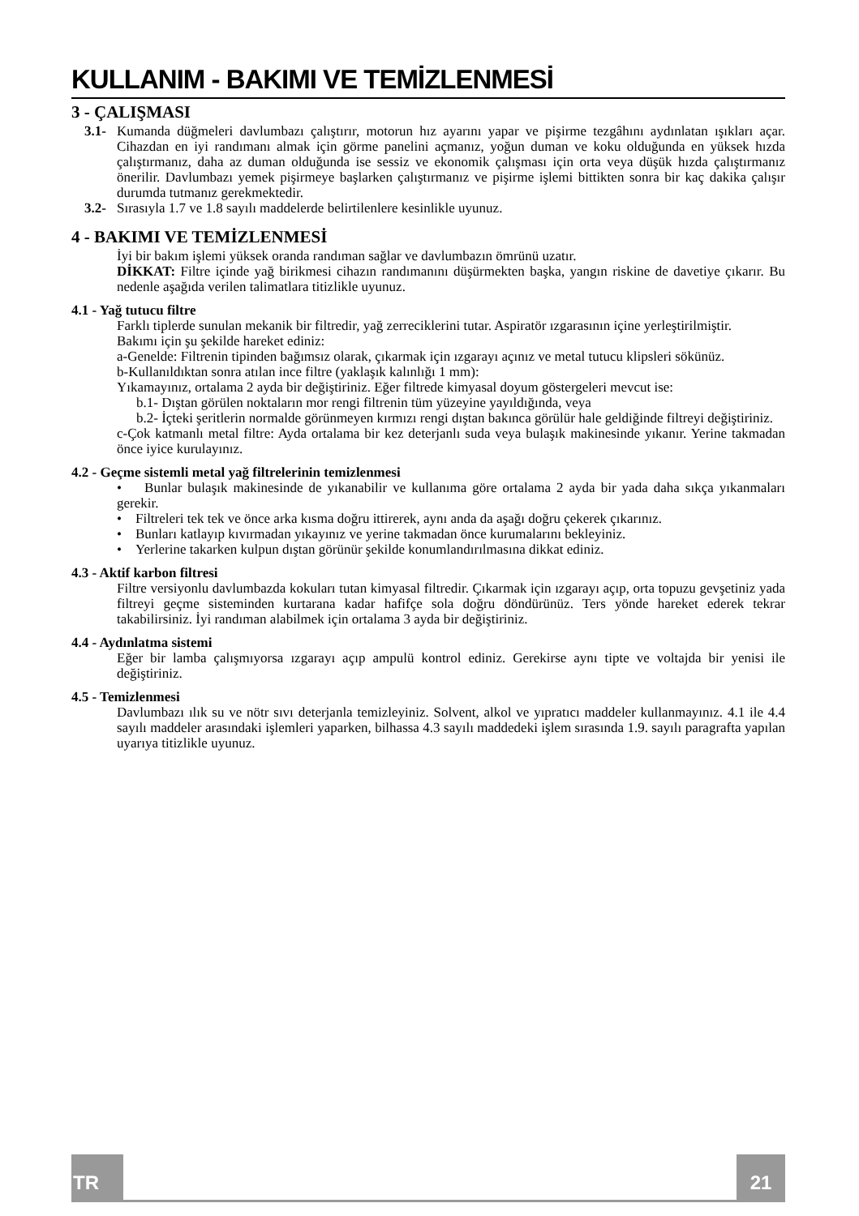KULLANIM - BAKIMI VE TEMİZLENMESİ
3 - ÇALIŞMASI
3.1-
Kumanda düğmeleri davlumbazı çalıştırır, motorun hız ayarını yapar ve pişirme tezgâhını aydınlatan ışıkları açar. Cihazdan en iyi randımanı almak için görme panelini açmanız, yoğun duman ve koku olduğunda en yüksek hızda çalıştırmanız, daha az duman olduğunda ise sessiz ve ekonomik çalışması için orta veya düşük hızda çalıştırmanız önerilir. Davlumbazı yemek pişirmeye başlarken çalıştırmanız ve pişirme işlemi bittikten sonra bir kaç dakika çalışır durumda tutmanız gerekmektedir.
3.2-
Sırasıyla 1.7 ve 1.8 sayılı maddelerde belirtilenlere kesinlikle uyunuz.
4 - BAKIMI VE TEMİZLENMESİ
İyi bir bakım işlemi yüksek oranda randıman sağlar ve davlumbazın ömrünü uzatır.
DİKKAT: Filtre içinde yağ birikmesi cihazın randımanını düşürmekten başka, yangın riskine de davetiye çıkarır. Bu nedenle aşağıda verilen talimatlara titizlikle uyunuz.
4.1 - Yağ tutucu filtre
Farklı tiplerde sunulan mekanik bir filtredir, yağ zerreciklerini tutar. Aspiratör ızgarasının içine yerleştirilmiştir.
Bakımı için şu şekilde hareket ediniz:
a-Genelde: Filtrenin tipinden bağımsız olarak, çıkarmak için ızgarayı açınız ve metal tutucu klipsleri sökünüz.
b-Kullanıldıktan sonra atılan ince filtre (yaklaşık kalınlığı 1 mm):
Yıkamayınız, ortalama 2 ayda bir değiştiriniz. Eğer filtrede kimyasal doyum göstergeleri mevcut ise:
b.1- Dıştan görülen noktaların mor rengi filtrenin tüm yüzeyine yayıldığında, veya
b.2- İçteki şeritlerin normalde görünmeyen kırmızı rengi dıştan bakınca görülür hale geldiğinde filtreyi değiştiriniz.
c-Çok katmanlı metal filtre: Ayda ortalama bir kez deterjanlı suda veya bulaşık makinesinde yıkanır. Yerine takmadan önce iyice kurulayınız.
4.2 - Geçme sistemli metal yağ filtrelerinin temizlenmesi
• Bunlar bulaşık makinesinde de yıkanabilir ve kullanıma göre ortalama 2 ayda bir yada daha sıkça yıkanmaları gerekir.
• Filtreleri tek tek ve önce arka kısma doğru ittirerek, aynı anda da aşağı doğru çekerek çıkarınız.
• Bunları katlayıp kıvırmadan yıkayınız ve yerine takmadan önce kurumalarını bekleyiniz.
• Yerlerine takarken kulpun dıştan görünür şekilde konumlandırılmasına dikkat ediniz.
4.3 - Aktif karbon filtresi
Filtre versiyonlu davlumbazda kokuları tutan kimyasal filtredir. Çıkarmak için ızgarayı açıp, orta topuzu gevşetiniz yada filtreyi geçme sisteminden kurtarana kadar hafifçe sola doğru döndürünüz. Ters yönde hareket ederek tekrar takabilirsiniz. İyi randıman alabilmek için ortalama 3 ayda bir değiştiriniz.
4.4 - Aydınlatma sistemi
Eğer bir lamba çalışmıyorsa ızgarayı açıp ampulü kontrol ediniz. Gerekirse aynı tipte ve voltajda bir yenisi ile değiştiriniz.
4.5 - Temizlenmesi
Davlumbazı ılık su ve nötr sıvı deterjanla temizleyiniz. Solvent, alkol ve yıpratıcı maddeler kullanmayınız. 4.1 ile 4.4 sayılı maddeler arasındaki işlemleri yaparken, bilhassa 4.3 sayılı maddedeki işlem sırasında 1.9. sayılı paragrafta yapılan uyarıya titizlikle uyunuz.
TR 21